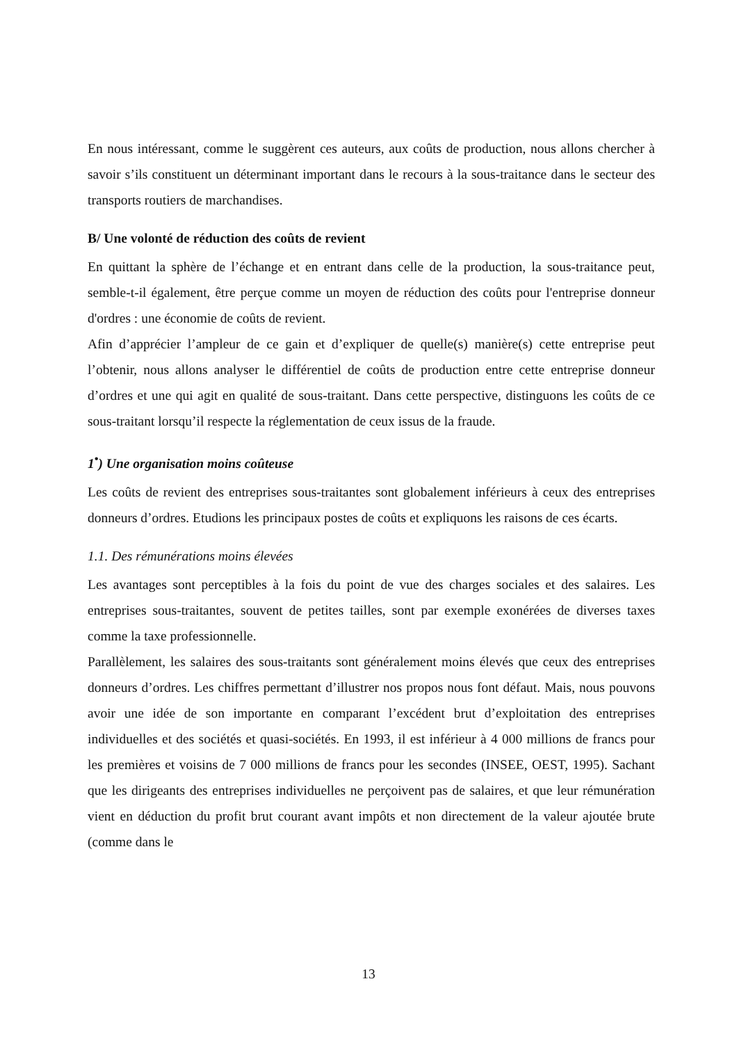En nous intéressant, comme le suggèrent ces auteurs, aux coûts de production, nous allons chercher à savoir s’ils constituent un déterminant important dans le recours à la sous-traitance dans le secteur des transports routiers de marchandises.
B/ Une volonté de réduction des coûts de revient
En quittant la sphère de l’échange et en entrant dans celle de la production, la sous-traitance peut, semble-t-il également, être perçue comme un moyen de réduction des coûts pour l'entreprise donneur d'ordres : une économie de coûts de revient.
Afin d’apprécier l’ampleur de ce gain et d’expliquer de quelle(s) manière(s) cette entreprise peut l’obtenir, nous allons analyser le différentiel de coûts de production entre cette entreprise donneur d’ordres et une qui agit en qualité de sous-traitant. Dans cette perspective, distinguons les coûts de ce sous-traitant lorsqu’il respecte la réglementation de ceux issus de la fraude.
1<sup>•</sup>) Une organisation moins coûteuse
Les coûts de revient des entreprises sous-traitantes sont globalement inférieurs à ceux des entreprises donneurs d’ordres. Etudions les principaux postes de coûts et expliquons les raisons de ces écarts.
1.1. Des rémunérations moins élevées
Les avantages sont perceptibles à la fois du point de vue des charges sociales et des salaires. Les entreprises sous-traitantes, souvent de petites tailles, sont par exemple exonérées de diverses taxes comme la taxe professionnelle.
Parallèlement, les salaires des sous-traitants sont généralement moins élevés que ceux des entreprises donneurs d’ordres. Les chiffres permettant d’illustrer nos propos nous font défaut. Mais, nous pouvons avoir une idée de son importante en comparant l’excédent brut d’exploitation des entreprises individuelles et des sociétés et quasi-sociétés. En 1993, il est inférieur à 4 000 millions de francs pour les premières et voisins de 7 000 millions de francs pour les secondes (INSEE, OEST, 1995). Sachant que les dirigeants des entreprises individuelles ne perçoivent pas de salaires, et que leur rémunération vient en déduction du profit brut courant avant impôts et non directement de la valeur ajoutée brute (comme dans le
13